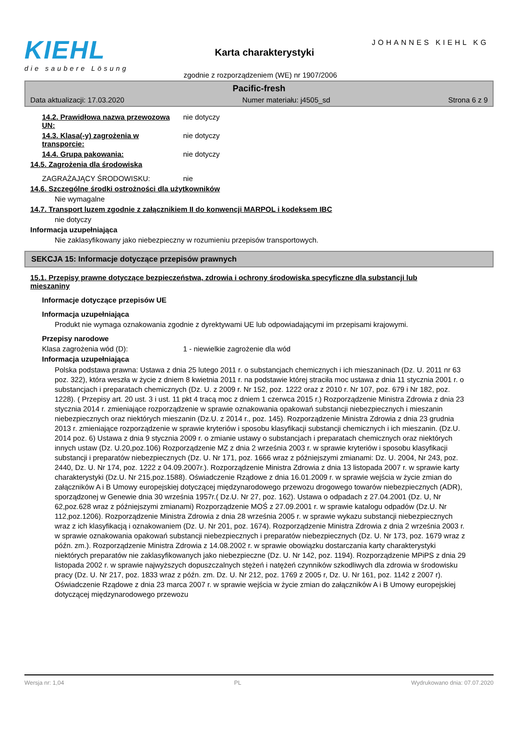KIEHL
die saubere Lösung
JOHANNES KIEHL KG
Karta charakterystyki
zgodnie z rozporządzeniem (WE) nr 1907/2006
Pacific-fresh
Data aktualizacji: 17.03.2020 Numer materiału: j4505_sd Strona 6 z 9
14.2. Prawidłowa nazwa przewozowa UN:
nie dotyczy
14.3. Klasa(-y) zagrożenia w transporcie:
nie dotyczy
14.4. Grupa pakowania: nie dotyczy
14.5. Zagrożenia dla środowiska
ZAGRAŻAJĄCY ŚRODOWISKU: nie
14.6. Szczególne środki ostrożności dla użytkowników
Nie wymagalne
14.7. Transport luzem zgodnie z załącznikiem II do konwencji MARPOL i kodeksem IBC
nie dotyczy
Informacja uzupełniająca
Nie zaklasyfikowany jako niebezpieczny w rozumieniu przepisów transportowych.
SEKCJA 15: Informacje dotyczące przepisów prawnych
15.1. Przepisy prawne dotyczące bezpieczeństwa, zdrowia i ochrony środowiska specyficzne dla substancji lub mieszaniny
Informacje dotyczące przepisów UE
Informacja uzupełniająca
Produkt nie wymaga oznakowania zgodnie z dyrektywami UE lub odpowiadającymi im przepisami krajowymi.
Przepisy narodowe
Klasa zagrożenia wód (D): 1 - niewielkie zagrożenie dla wód
Informacja uzupełniająca
Polska podstawa prawna: Ustawa z dnia 25 lutego 2011 r. o substancjach chemicznych i ich mieszaninach (Dz. U. 2011 nr 63 poz. 322), która weszła w życie z dniem 8 kwietnia 2011 r. na podstawie której straciła moc ustawa z dnia 11 stycznia 2001 r. o substancjach i preparatach chemicznych (Dz. U. z 2009 r. Nr 152, poz. 1222 oraz z 2010 r. Nr 107, poz. 679 i Nr 182, poz. 1228). ( Przepisy art. 20 ust. 3 i ust. 11 pkt 4 tracą moc z dniem 1 czerwca 2015 r.) Rozporządzenie Ministra Zdrowia z dnia 23 stycznia 2014 r. zmieniające rozporządzenie w sprawie oznakowania opakowań substancji niebezpiecznych i mieszanin niebezpiecznych oraz niektórych mieszanin (Dz.U. z 2014 r., poz. 145). Rozporządzenie Ministra Zdrowia z dnia 23 grudnia 2013 r. zmieniające rozporządzenie w sprawie kryteriów i sposobu klasyfikacji substancji chemicznych i ich mieszanin. (Dz.U. 2014 poz. 6) Ustawa z dnia 9 stycznia 2009 r. o zmianie ustawy o substancjach i preparatach chemicznych oraz niektórych innych ustaw (Dz. U.20,poz.106) Rozporządzenie MZ z dnia 2 września 2003 r. w sprawie kryteriów i sposobu klasyfikacji substancji i preparatów niebezpiecznych (Dz. U. Nr 171, poz. 1666 wraz z późniejszymi zmianami: Dz. U. 2004, Nr 243, poz. 2440, Dz. U. Nr 174, poz. 1222 z 04.09.2007r.). Rozporządzenie Ministra Zdrowia z dnia 13 listopada 2007 r. w sprawie karty charakterystyki (Dz.U. Nr 215,poz.1588). Oświadczenie Rządowe z dnia 16.01.2009 r. w sprawie wejścia w życie zmian do załączników A i B Umowy europejskiej dotyczącej międzynarodowego przewozu drogowego towarów niebezpiecznych (ADR), sporządzonej w Genewie dnia 30 września 1957r.( Dz.U. Nr 27, poz. 162). Ustawa o odpadach z 27.04.2001 (Dz. U, Nr 62,poz.628 wraz z późniejszymi zmianami) Rozporządzenie MOŚ z 27.09.2001 r. w sprawie katalogu odpadów (Dz.U. Nr 112,poz.1206). Rozporządzenie Ministra Zdrowia z dnia 28 września 2005 r. w sprawie wykazu substancji niebezpiecznych wraz z ich klasyfikacją i oznakowaniem (Dz. U. Nr 201, poz. 1674). Rozporządzenie Ministra Zdrowia z dnia 2 września 2003 r. w sprawie oznakowania opakowań substancji niebezpiecznych i preparatów niebezpiecznych (Dz. U. Nr 173, poz. 1679 wraz z późn. zm.). Rozporządzenie Ministra Zdrowia z 14.08.2002 r. w sprawie obowiązku dostarczania karty charakterystyki niektórych preparatów nie zaklasyfikowanych jako niebezpieczne (Dz. U. Nr 142, poz. 1194). Rozporządzenie MPiPS z dnia 29 listopada 2002 r. w sprawie najwyższych dopuszczalnych stężeń i natężeń czynników szkodliwych dla zdrowia w środowisku pracy (Dz. U. Nr 217, poz. 1833 wraz z późn. zm. Dz. U. Nr 212, poz. 1769 z 2005 r, Dz. U. Nr 161, poz. 1142 z 2007 r). Oświadczenie Rządowe z dnia 23 marca 2007 r. w sprawie wejścia w życie zmian do załączników A i B Umowy europejskiej dotyczącej międzynarodowego przewozu
Wersja nr: 1,04 PL Wydrukowano dnia: 07.07.2020